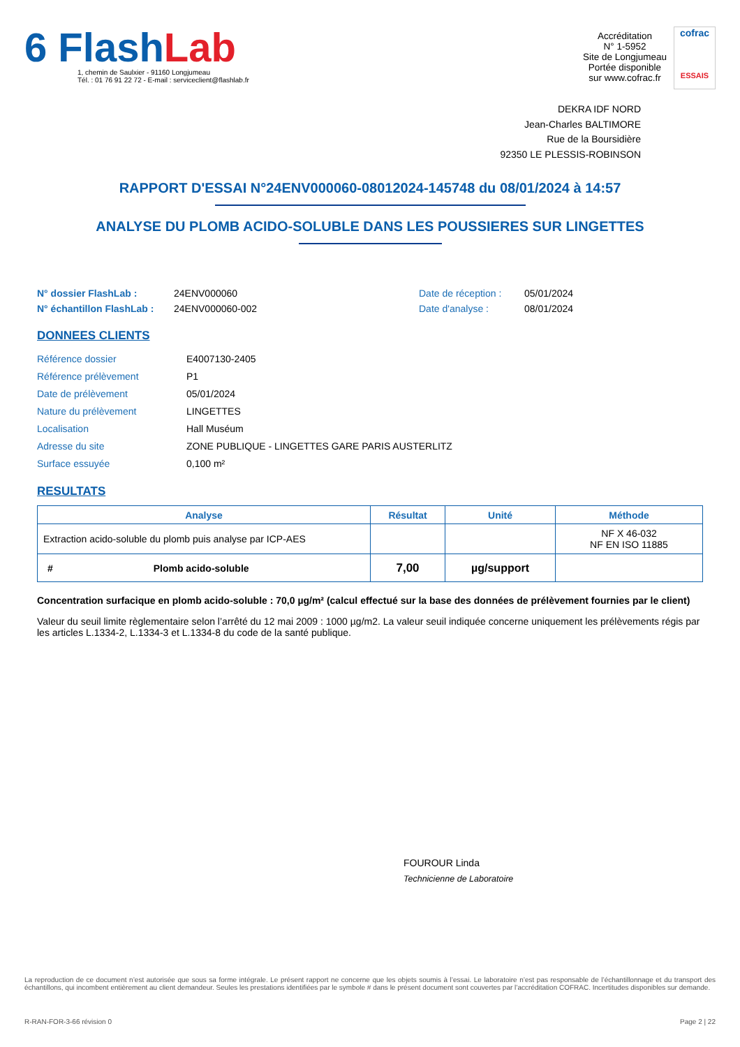6 FlashLab
1, chemin de Saulxier - 91160 Longjumeau
Tél. : 01 76 91 22 72 - E-mail : serviceclient@flashlab.fr
Accréditation
N° 1-5952
Site de Longjumeau
Portée disponible
sur www.cofrac.fr
cofrac
ESSAIS
DEKRA IDF NORD
Jean-Charles BALTIMORE
Rue de la Boursidière
92350 LE PLESSIS-ROBINSON
RAPPORT D'ESSAI N°24ENV000060-08012024-145748 du 08/01/2024 à 14:57
ANALYSE DU PLOMB ACIDO-SOLUBLE DANS LES POUSSIERES SUR LINGETTES
N° dossier FlashLab :
N° échantillon FlashLab :
24ENV000060
24ENV000060-002
Date de réception :
Date d'analyse :
05/01/2024
08/01/2024
DONNEES CLIENTS
| Référence dossier | E4007130-2405 |
| Référence prélèvement | P1 |
| Date de prélèvement | 05/01/2024 |
| Nature du prélèvement | LINGETTES |
| Localisation | Hall Muséum |
| Adresse du site | ZONE PUBLIQUE - LINGETTES GARE PARIS AUSTERLITZ |
| Surface essuyée | 0,100 m² |
RESULTATS
| Analyse | Résultat | Unité | Méthode |
| --- | --- | --- | --- |
| Extraction acido-soluble du plomb puis analyse par ICP-AES | | | NF X 46-032 NF EN ISO 11885 |
| # Plomb acido-soluble | 7,00 | µg/support | |
Concentration surfacique en plomb acido-soluble : 70,0 µg/m² (calcul effectué sur la base des données de prélèvement fournies par le client)
Valeur du seuil limite règlementaire selon l’arrêté du 12 mai 2009 : 1000 µg/m2. La valeur seuil indiquée concerne uniquement les prélèvements régis par les articles L.1334-2, L.1334-3 et L.1334-8 du code de la santé publique.
FOUROUR Linda
Technicienne de Laboratoire
La reproduction de ce document n’est autorisée que sous sa forme intégrale. Le présent rapport ne concerne que les objets soumis à l’essai. Le laboratoire n’est pas responsable de l’échantillonnage et du transport des échantillons, qui incombent entièrement au client demandeur. Seules les prestations identifiées par le symbole # dans le présent document sont couvertes par l’accréditation COFRAC. Incertitudes disponibles sur demande.
R-RAN-FOR-3-66 révision 0 Page 2 | 22